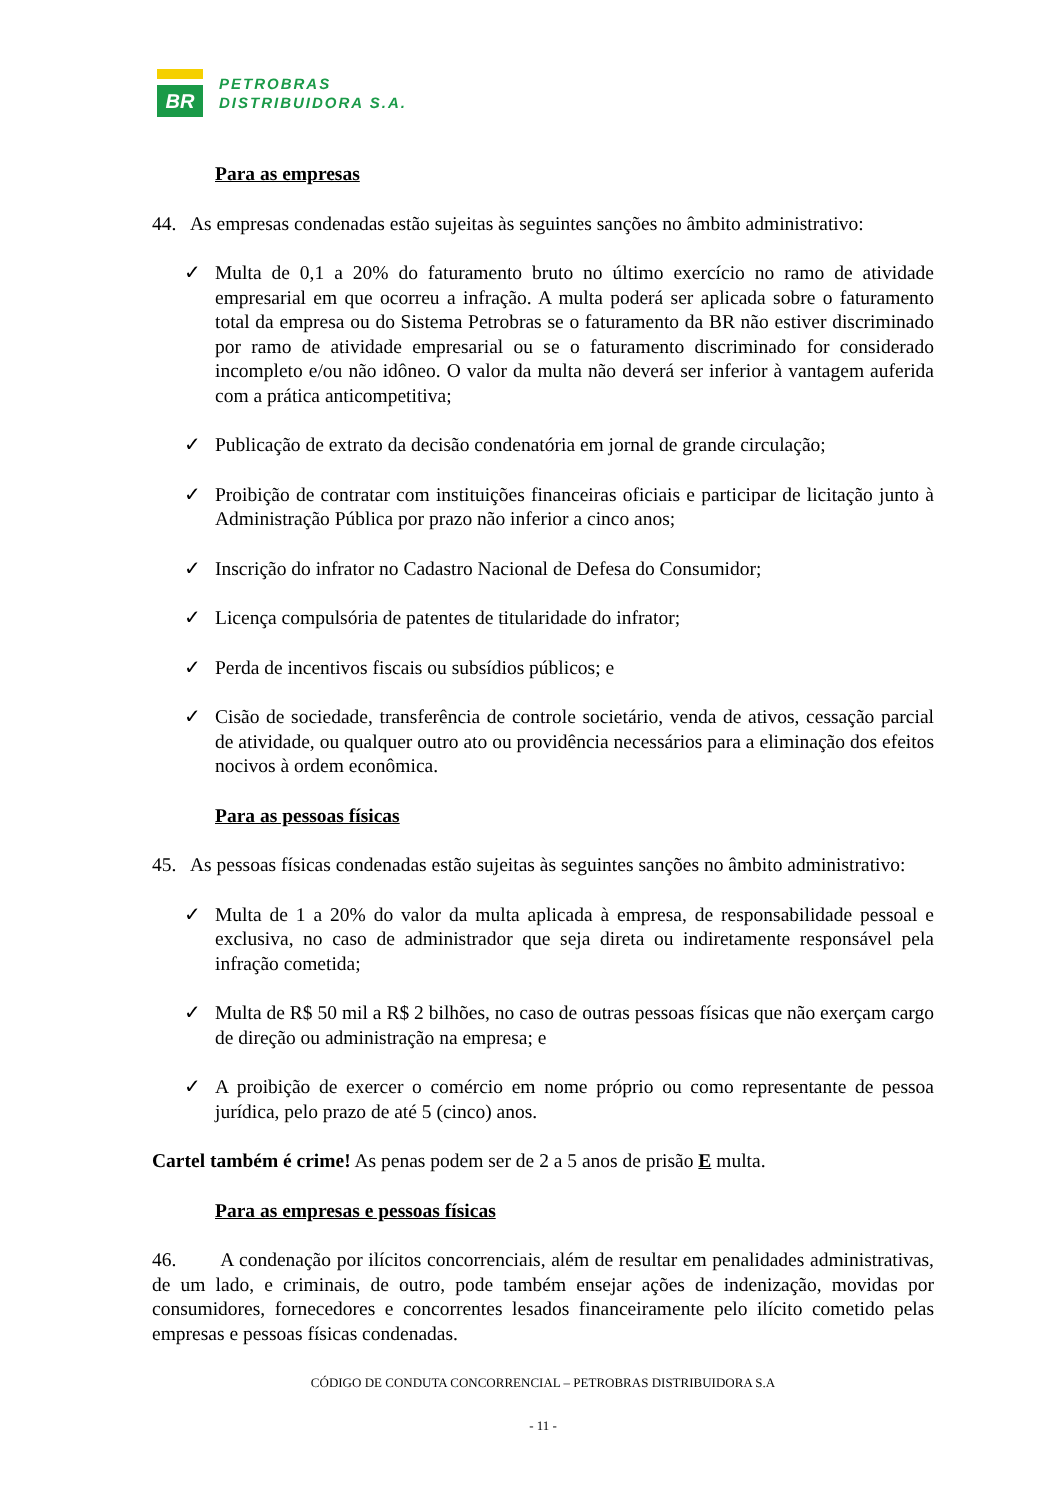BR
PETROBRAS
DISTRIBUIDORA S.A.
Para as empresas
44. As empresas condenadas estão sujeitas às seguintes sanções no âmbito administrativo:
✓ Multa de 0,1 a 20% do faturamento bruto no último exercício no ramo de atividade empresarial em que ocorreu a infração. A multa poderá ser aplicada sobre o faturamento total da empresa ou do Sistema Petrobras se o faturamento da BR não estiver discriminado por ramo de atividade empresarial ou se o faturamento discriminado for considerado incompleto e/ou não idôneo. O valor da multa não deverá ser inferior à vantagem auferida com a prática anticompetitiva;
✓ Publicação de extrato da decisão condenatória em jornal de grande circulação;
✓ Proibição de contratar com instituições financeiras oficiais e participar de licitação junto à Administração Pública por prazo não inferior a cinco anos;
✓ Inscrição do infrator no Cadastro Nacional de Defesa do Consumidor;
✓ Licença compulsória de patentes de titularidade do infrator;
✓ Perda de incentivos fiscais ou subsídios públicos; e
✓ Cisão de sociedade, transferência de controle societário, venda de ativos, cessação parcial de atividade, ou qualquer outro ato ou providência necessários para a eliminação dos efeitos nocivos à ordem econômica.
Para as pessoas físicas
45. As pessoas físicas condenadas estão sujeitas às seguintes sanções no âmbito administrativo:
✓ Multa de 1 a 20% do valor da multa aplicada à empresa, de responsabilidade pessoal e exclusiva, no caso de administrador que seja direta ou indiretamente responsável pela infração cometida;
✓ Multa de R$ 50 mil a R$ 2 bilhões, no caso de outras pessoas físicas que não exerçam cargo de direção ou administração na empresa; e
✓ A proibição de exercer o comércio em nome próprio ou como representante de pessoa jurídica, pelo prazo de até 5 (cinco) anos.
Cartel também é crime! As penas podem ser de 2 a 5 anos de prisão E multa.
Para as empresas e pessoas físicas
46. A condenação por ilícitos concorrenciais, além de resultar em penalidades administrativas, de um lado, e criminais, de outro, pode também ensejar ações de indenização, movidas por consumidores, fornecedores e concorrentes lesados financeiramente pelo ilícito cometido pelas empresas e pessoas físicas condenadas.
CÓDIGO DE CONDUTA CONCORRENCIAL – PETROBRAS DISTRIBUIDORA S.A
- 11 -